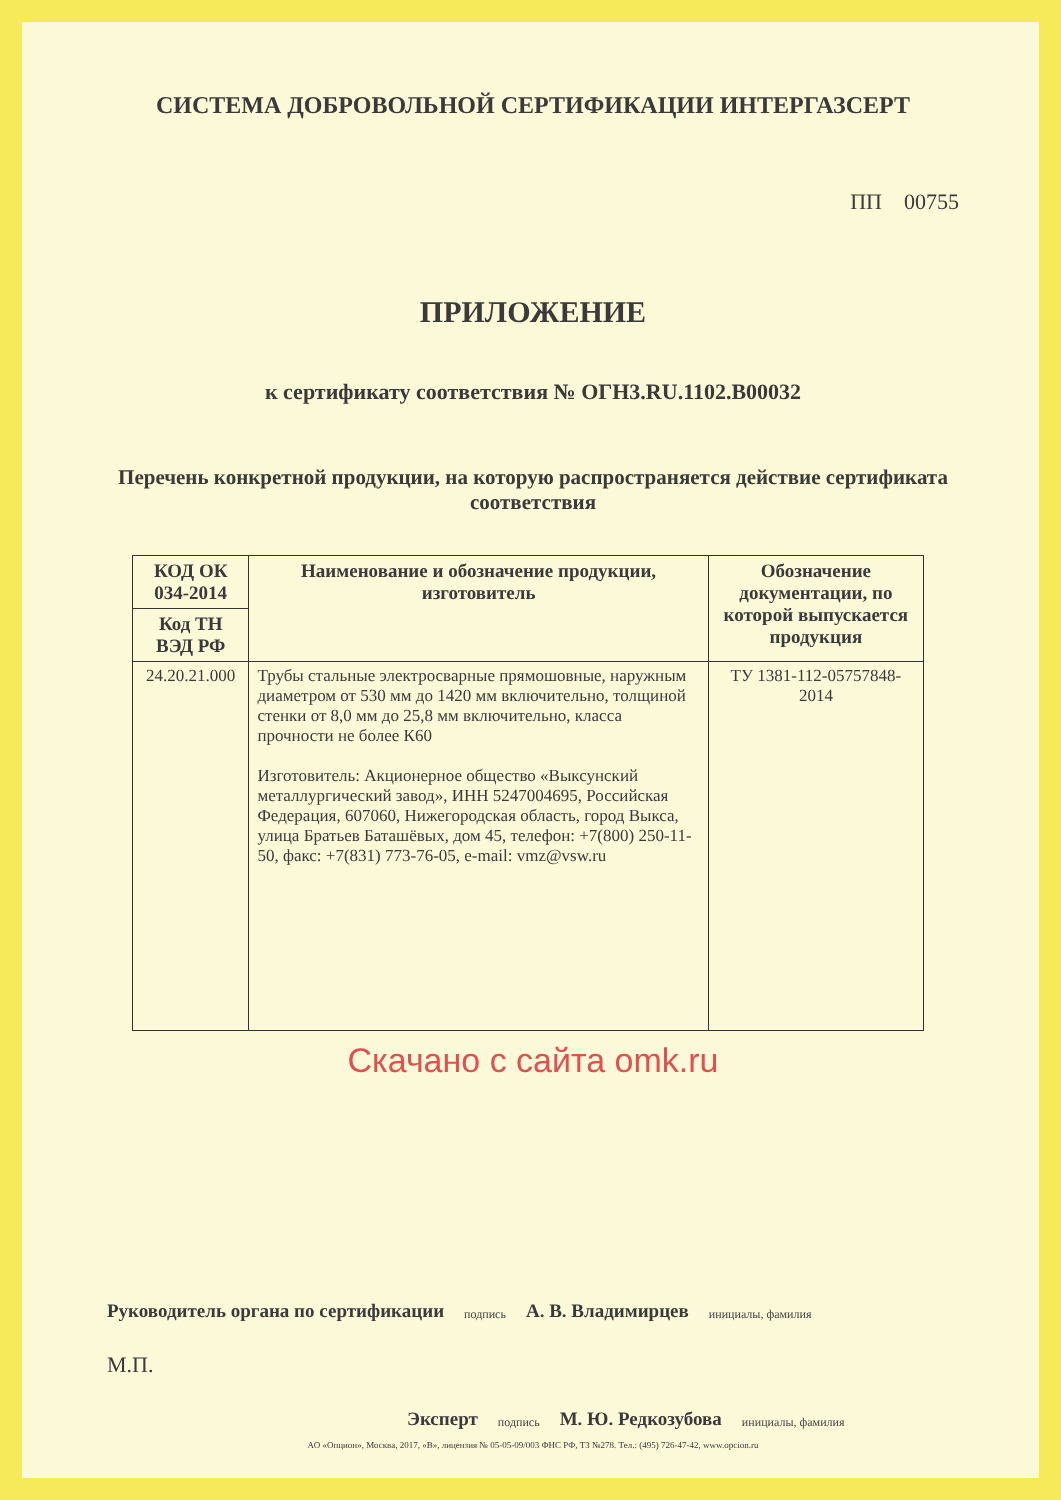СИСТЕМА ДОБРОВОЛЬНОЙ СЕРТИФИКАЦИИ ИНТЕРГАЗСЕРТ
ПП 00755
ПРИЛОЖЕНИЕ
к сертификату соответствия № ОГН3.RU.1102.В00032
Перечень конкретной продукции, на которую распространяется действие сертификата соответствия
| КОД ОК 034-2014 | Наименование и обозначение продукции, изготовитель | Обозначение документации, по которой выпускается продукция |
| --- | --- | --- |
| Код ТН ВЭД РФ | | |
| 24.20.21.000 | Трубы стальные электросварные прямошовные, наружным диаметром от 530 мм до 1420 мм включительно, толщиной стенки от 8,0 мм до 25,8 мм включительно, класса прочности не более К60 Изготовитель: Акционерное общество «Выксунский металлургический завод», ИНН 5247004695, Российская Федерация, 607060, Нижегородская область, город Выкса, улица Братьев Баташёвых, дом 45, телефон: +7(800) 250-11-50, факс: +7(831) 773-76-05, e-mail: vmz@vsw.ru | ТУ 1381-112-05757848-2014 |
Скачано с сайта omk.ru
Руководитель органа по сертификации подпись А. В. Владимирцев инициалы, фамилия
М.П.
Эксперт подпись М. Ю. Редкозубова инициалы, фамилия
АО «Опцион», Москва, 2017, «В», лицензия № 05-05-09/003 ФНС РФ, ТЗ №278. Тел.: (495) 726-47-42, www.opcion.ru